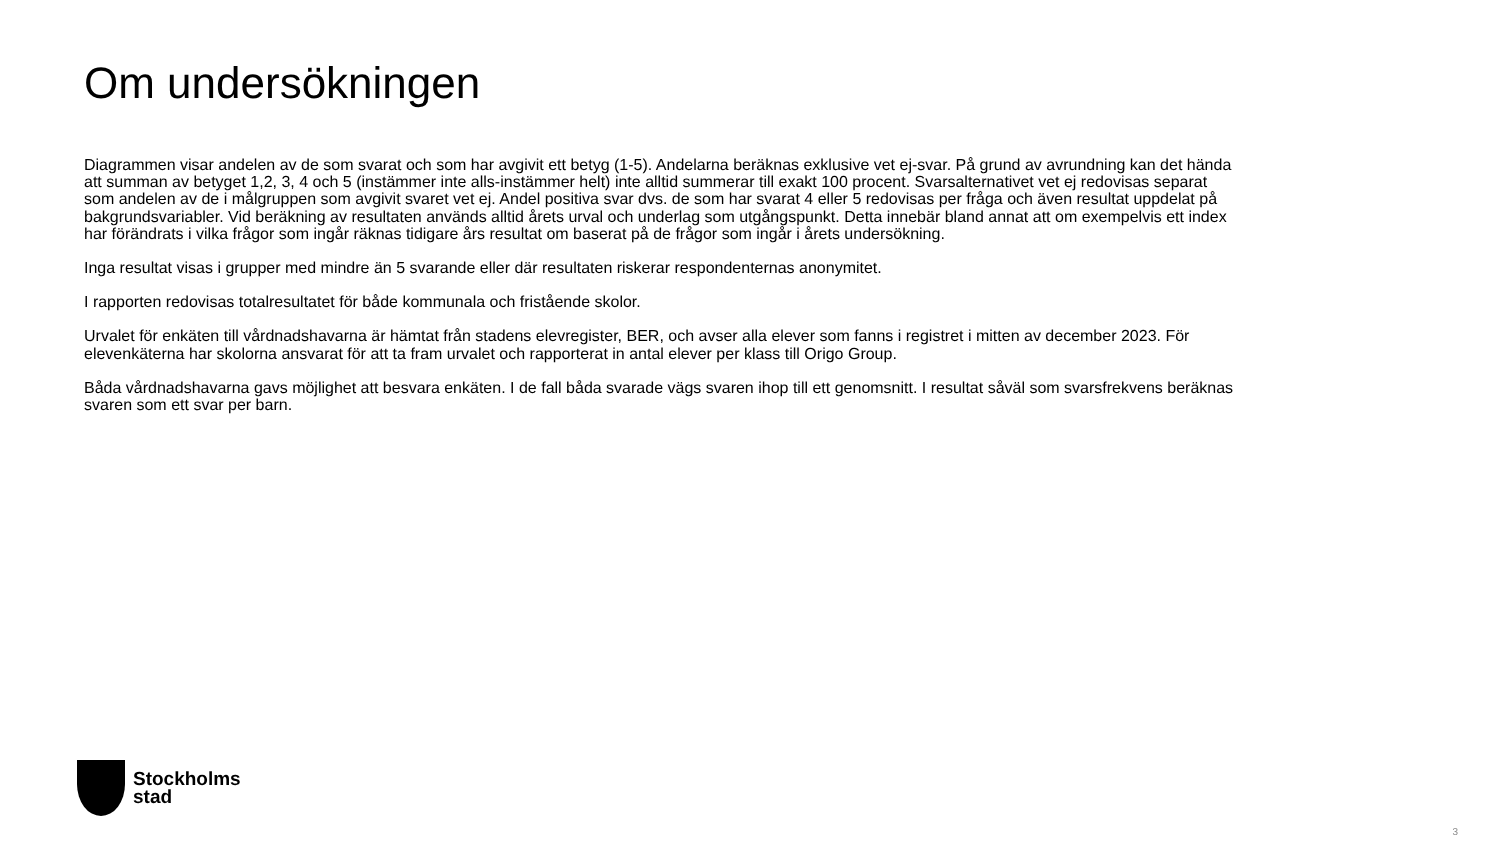Om undersökningen
Diagrammen visar andelen av de som svarat och som har avgivit ett betyg (1-5). Andelarna beräknas exklusive vet ej-svar. På grund av avrundning kan det hända att summan av betyget 1,2, 3, 4 och 5 (instämmer inte alls-instämmer helt) inte alltid summerar till exakt 100 procent. Svarsalternativet vet ej redovisas separat som andelen av de i målgruppen som avgivit svaret vet ej. Andel positiva svar dvs. de som har svarat 4 eller 5 redovisas per fråga och även resultat uppdelat på bakgrundsvariabler. Vid beräkning av resultaten används alltid årets urval och underlag som utgångspunkt. Detta innebär bland annat att om exempelvis ett index har förändrats i vilka frågor som ingår räknas tidigare års resultat om baserat på de frågor som ingår i årets undersökning.
Inga resultat visas i grupper med mindre än 5 svarande eller där resultaten riskerar respondenternas anonymitet.
I rapporten redovisas totalresultatet för både kommunala och fristående skolor.
Urvalet för enkäten till vårdnadshavarna är hämtat från stadens elevregister, BER, och avser alla elever som fanns i registret i mitten av december 2023. För elevenkäterna har skolorna ansvarat för att ta fram urvalet och rapporterat in antal elever per klass till Origo Group.
Båda vårdnadshavarna gavs möjlighet att besvara enkäten. I de fall båda svarade vägs svaren ihop till ett genomsnitt. I resultat såväl som svarsfrekvens beräknas svaren som ett svar per barn.
Stockholms
stad
3